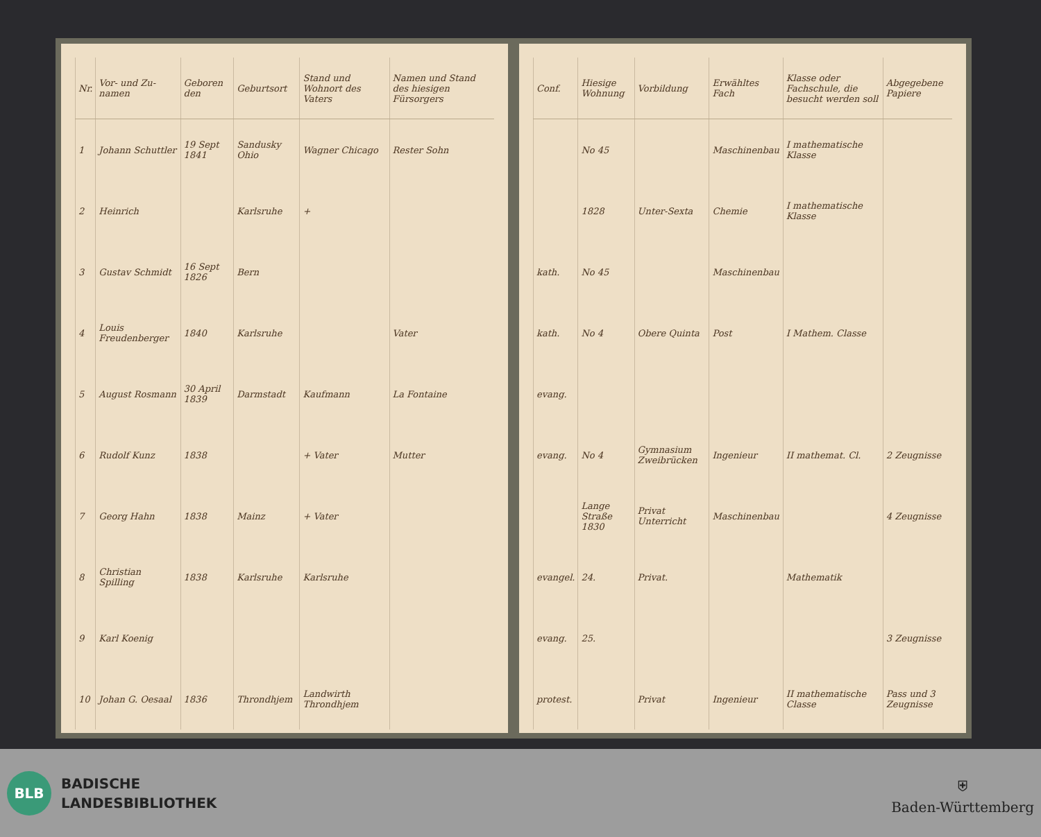| Nr. | Vor- und Zu-namen | Geboren den | Geburtsort | Stand und Wohnort des Vaters | Namen und Stand des hiesigen Fürsorgers |
| --- | --- | --- | --- | --- | --- |
| 1 | Johann Schuttler | 19 Sept 1841 | Sandusky Ohio | Wagner Chicago | Rester Sohn |
| 2 | Heinrich | | Karlsruhe | + | |
| 3 | Gustav Schmidt | 16 Sept 1826 | Bern | | |
| 4 | Louis Freudenberger | 1840 | Karlsruhe | | Vater |
| 5 | August Rosmann | 30 April 1839 | Darmstadt | Kaufmann | La Fontaine |
| 6 | Rudolf Kunz | 1838 | | + Vater | Mutter |
| 7 | Georg Hahn | 1838 | Mainz | + Vater | |
| 8 | Christian Spilling | 1838 | Karlsruhe | Karlsruhe | |
| 9 | Karl Koenig | | | | |
| 10 | Johan G. Oesaal | 1836 | Throndhjem | Landwirth Throndhjem | |
| Conf. | Hiesige Wohnung | Vorbildung | Erwähltes Fach | Klasse oder Fachschule, die besucht werden soll | Abgegebene Papiere |
| --- | --- | --- | --- | --- | --- |
| | No 45 | | Maschinenbau | I mathematische Klasse | |
| | 1828 | Unter-Sexta | Chemie | I mathematische Klasse | |
| kath. | No 45 | | Maschinenbau | | |
| kath. | No 4 | Obere Quinta | Post | I Mathem. Classe | |
| evang. | | | | | |
| evang. | No 4 | Gymnasium Zweibrücken | Ingenieur | II mathemat. Cl. | 2 Zeugnisse |
| | Lange Straße 1830 | Privat Unterricht | Maschinenbau | | 4 Zeugnisse |
| evangel. | 24. | Privat. | | Mathematik | |
| evang. | 25. | | | | 3 Zeugnisse |
| protest. | | Privat | Ingenieur | II mathematische Classe | Pass und 3 Zeugnisse |
BLB
BADISCHE
LANDESBIBLIOTHEK
⛨
Baden-Württemberg